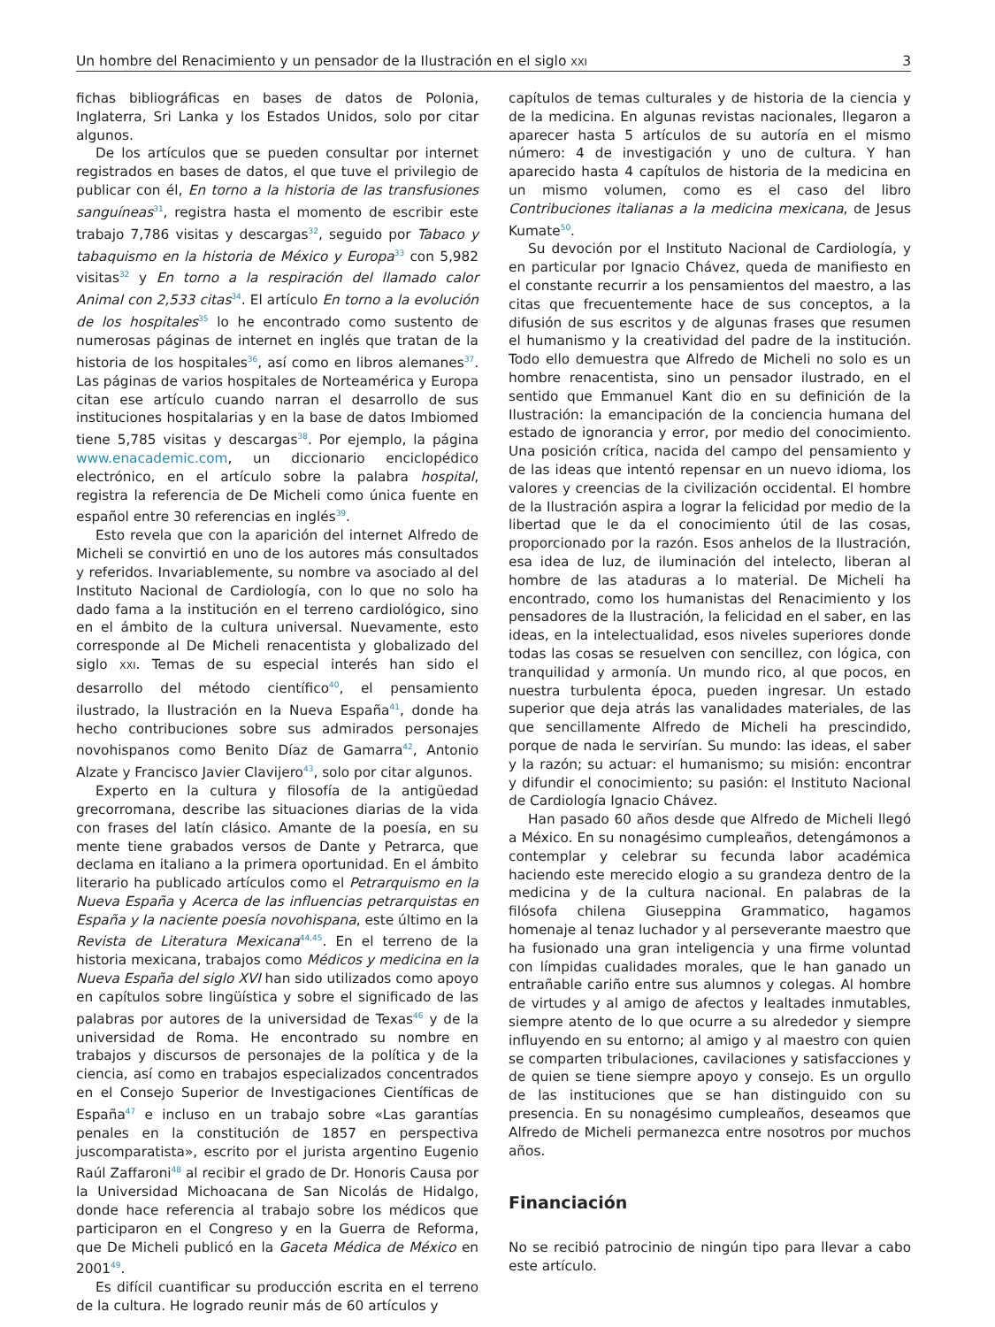Un hombre del Renacimiento y un pensador de la Ilustración en el siglo XXI 3
fichas bibliográficas en bases de datos de Polonia, Inglaterra, Sri Lanka y los Estados Unidos, solo por citar algunos.
De los artículos que se pueden consultar por internet registrados en bases de datos, el que tuve el privilegio de publicar con él, En torno a la historia de las transfusiones sanguíneas<sup>31</sup>, registra hasta el momento de escribir este trabajo 7,786 visitas y descargas<sup>32</sup>, seguido por Tabaco y tabaquismo en la historia de México y Europa<sup>33</sup> con 5,982 visitas<sup>32</sup> y En torno a la respiración del llamado calor Animal con 2,533 citas<sup>34</sup>. El artículo En torno a la evolución de los hospitales<sup>35</sup> lo he encontrado como sustento de numerosas páginas de internet en inglés que tratan de la historia de los hospitales<sup>36</sup>, así como en libros alemanes<sup>37</sup>. Las páginas de varios hospitales de Norteamérica y Europa citan ese artículo cuando narran el desarrollo de sus instituciones hospitalarias y en la base de datos Imbiomed tiene 5,785 visitas y descargas<sup>38</sup>. Por ejemplo, la página www.enacademic.com, un diccionario enciclopédico electrónico, en el artículo sobre la palabra hospital, registra la referencia de De Micheli como única fuente en español entre 30 referencias en inglés<sup>39</sup>.
Esto revela que con la aparición del internet Alfredo de Micheli se convirtió en uno de los autores más consultados y referidos. Invariablemente, su nombre va asociado al del Instituto Nacional de Cardiología, con lo que no solo ha dado fama a la institución en el terreno cardiológico, sino en el ámbito de la cultura universal. Nuevamente, esto corresponde al De Micheli renacentista y globalizado del siglo XXI. Temas de su especial interés han sido el desarrollo del método científico<sup>40</sup>, el pensamiento ilustrado, la Ilustración en la Nueva España<sup>41</sup>, donde ha hecho contribuciones sobre sus admirados personajes novohispanos como Benito Díaz de Gamarra<sup>42</sup>, Antonio Alzate y Francisco Javier Clavijero<sup>43</sup>, solo por citar algunos.
Experto en la cultura y filosofía de la antigüedad grecorromana, describe las situaciones diarias de la vida con frases del latín clásico. Amante de la poesía, en su mente tiene grabados versos de Dante y Petrarca, que declama en italiano a la primera oportunidad. En el ámbito literario ha publicado artículos como el Petrarquismo en la Nueva España y Acerca de las influencias petrarquistas en España y la naciente poesía novohispana, este último en la Revista de Literatura Mexicana<sup>44,45</sup>. En el terreno de la historia mexicana, trabajos como Médicos y medicina en la Nueva España del siglo XVI han sido utilizados como apoyo en capítulos sobre lingüística y sobre el significado de las palabras por autores de la universidad de Texas<sup>46</sup> y de la universidad de Roma. He encontrado su nombre en trabajos y discursos de personajes de la política y de la ciencia, así como en trabajos especializados concentrados en el Consejo Superior de Investigaciones Científicas de España<sup>47</sup> e incluso en un trabajo sobre «Las garantías penales en la constitución de 1857 en perspectiva juscomparatista», escrito por el jurista argentino Eugenio Raúl Zaffaroni<sup>48</sup> al recibir el grado de Dr. Honoris Causa por la Universidad Michoacana de San Nicolás de Hidalgo, donde hace referencia al trabajo sobre los médicos que participaron en el Congreso y en la Guerra de Reforma, que De Micheli publicó en la Gaceta Médica de México en 2001<sup>49</sup>.
Es difícil cuantificar su producción escrita en el terreno de la cultura. He logrado reunir más de 60 artículos y
capítulos de temas culturales y de historia de la ciencia y de la medicina. En algunas revistas nacionales, llegaron a aparecer hasta 5 artículos de su autoría en el mismo número: 4 de investigación y uno de cultura. Y han aparecido hasta 4 capítulos de historia de la medicina en un mismo volumen, como es el caso del libro Contribuciones italianas a la medicina mexicana, de Jesus Kumate<sup>50</sup>.
Su devoción por el Instituto Nacional de Cardiología, y en particular por Ignacio Chávez, queda de manifiesto en el constante recurrir a los pensamientos del maestro, a las citas que frecuentemente hace de sus conceptos, a la difusión de sus escritos y de algunas frases que resumen el humanismo y la creatividad del padre de la institución. Todo ello demuestra que Alfredo de Micheli no solo es un hombre renacentista, sino un pensador ilustrado, en el sentido que Emmanuel Kant dio en su definición de la Ilustración: la emancipación de la conciencia humana del estado de ignorancia y error, por medio del conocimiento. Una posición crítica, nacida del campo del pensamiento y de las ideas que intentó repensar en un nuevo idioma, los valores y creencias de la civilización occidental. El hombre de la Ilustración aspira a lograr la felicidad por medio de la libertad que le da el conocimiento útil de las cosas, proporcionado por la razón. Esos anhelos de la Ilustración, esa idea de luz, de iluminación del intelecto, liberan al hombre de las ataduras a lo material. De Micheli ha encontrado, como los humanistas del Renacimiento y los pensadores de la Ilustración, la felicidad en el saber, en las ideas, en la intelectualidad, esos niveles superiores donde todas las cosas se resuelven con sencillez, con lógica, con tranquilidad y armonía. Un mundo rico, al que pocos, en nuestra turbulenta época, pueden ingresar. Un estado superior que deja atrás las vanalidades materiales, de las que sencillamente Alfredo de Micheli ha prescindido, porque de nada le servirían. Su mundo: las ideas, el saber y la razón; su actuar: el humanismo; su misión: encontrar y difundir el conocimiento; su pasión: el Instituto Nacional de Cardiología Ignacio Chávez.
Han pasado 60 años desde que Alfredo de Micheli llegó a México. En su nonagésimo cumpleaños, detengámonos a contemplar y celebrar su fecunda labor académica haciendo este merecido elogio a su grandeza dentro de la medicina y de la cultura nacional. En palabras de la filósofa chilena Giuseppina Grammatico, hagamos homenaje al tenaz luchador y al perseverante maestro que ha fusionado una gran inteligencia y una firme voluntad con límpidas cualidades morales, que le han ganado un entrañable cariño entre sus alumnos y colegas. Al hombre de virtudes y al amigo de afectos y lealtades inmutables, siempre atento de lo que ocurre a su alrededor y siempre influyendo en su entorno; al amigo y al maestro con quien se comparten tribulaciones, cavilaciones y satisfacciones y de quien se tiene siempre apoyo y consejo. Es un orgullo de las instituciones que se han distinguido con su presencia. En su nonagésimo cumpleaños, deseamos que Alfredo de Micheli permanezca entre nosotros por muchos años.
Financiación
No se recibió patrocinio de ningún tipo para llevar a cabo este artículo.